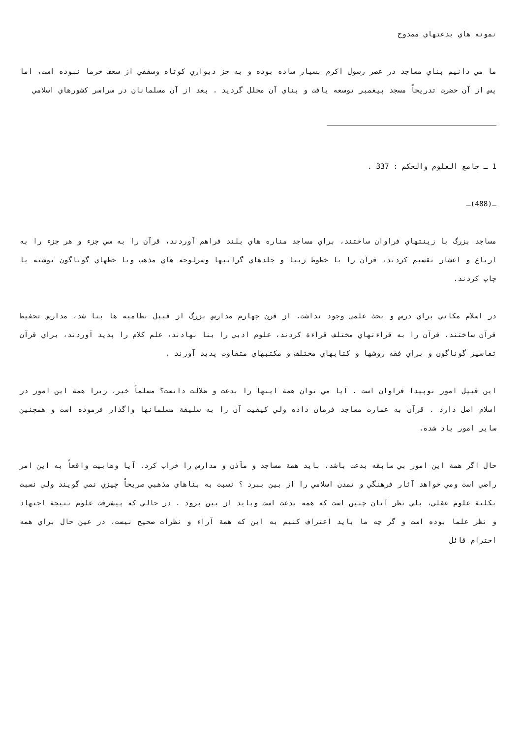نمونه هاي بدعتهاي ممدوح
ما مي دانيم بناي مساجد در عصر رسول اكرم بسيار ساده بوده و به جز ديواري كوتاه وسقفي از سعف خرما نبوده است، اما پس از آن حضرت تدريجاً مسجد پيغمبر توسعه يافت و بناي آن مجلل گرديد . بعد از آن مسلمانان در سراسر كشورهاي اسلامي
1 ـ جامع العلوم والحكم : 337 .
ـ(488)ـ
مساجد بزرگ با زينتهاي فراوان ساختند، براي مساجد مناره هاي بلند فراهم آوردند، قرآن را به سي جزء و هر جزء را به ارباع و اعشار تقسيم كردند، قرآن را با خطوط زيبا و جلدهاي گرانبها وسرلوحه هاي مذهب وبا خطهاي گوناگون نوشته يا چاپ كردند.
در اسلام مكاني براي درس و بحث علمي وجود نداشت. از قرن چهارم مدارس بزرگ از قبيل نظاميه ها بنا شد، مدارس تحفيظ قرآن ساختند، قرآن را به قراءتهاي مختلف قراءة كردند، علوم ادبي را بنا نهادند، علم كلام را پديد آوردند، براي قرآن تفاسير گوناگون و براي فقه روشها و كتابهاي مختلف و مكتبهاي متفاوت پديد آورند .
اين قبيل امور نوپيدا فراوان است . آيا مي توان همة اينها را بدعت و ضلالت دانست؟ مسلماً خير، زيرا همة اين امور در اسلام اصل دارد . قرآن به عمارت مساجد فرمان داده ولي كيفيت آن را به سليقة مسلمانها واگذار فرموده است و همچنين ساير امور ياد شده.
حال اگر همة اين امور بي سابقه بدعت باشد، بايد همة مساجد و مآذن و مدارس را خراب كرد. آيا وهابيت واقعاً به اين امر راضي است ومي خواهد آثار فرهنگي و تمدن اسلامي را از بين ببرد ؟ نسبت به بناهاي مذهبي صريحاً چيزي نمي گويند ولي نسبت بكلية علوم عقلي، بلي نظر آنان چنين است كه همه بدعت است وبايد از بين برود . در حالي كه پيشرفت علوم نتيجة اجتهاد و نظر علما بوده است و گر چه ما بايد اعتراف كنيم به اين كه همة آراء و نظرات صحيح نيست، در عين حال براي همه احترام قائل